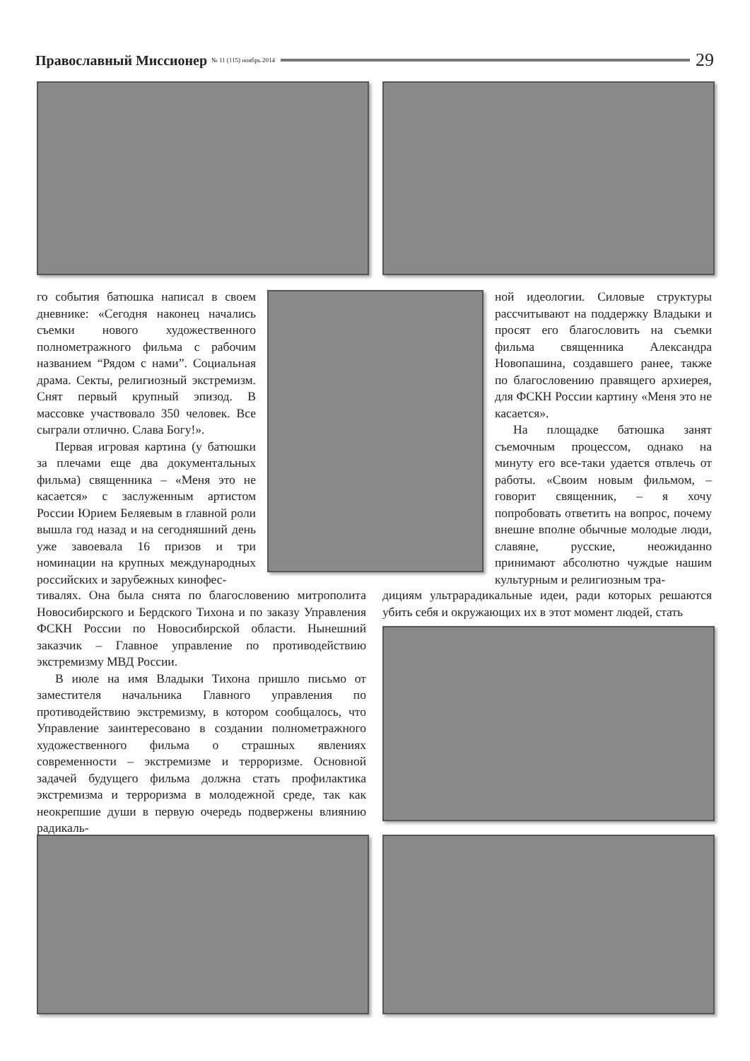Православный Миссионер № 11 (115) ноябрь 2014
29
го события батюшка написал в своем дневнике: «Сегодня наконец начались съемки нового художественного полнометражного фильма с рабочим названием “Рядом с нами”. Социальная драма. Секты, религиозный экстремизм. Снят первый крупный эпизод. В массовке участвовало 350 человек. Все сыграли отлично. Слава Богу!».
Первая игровая картина (у батюшки за плечами еще два документальных фильма) священника – «Меня это не касается» с заслуженным артистом России Юрием Беляевым в главной роли вышла год назад и на сегодняшний день уже завоевала 16 призов и три номинации на крупных международных российских и зарубежных кинофес-
тивалях. Она была снята по благословению митрополита Новосибирского и Бердского Тихона и по заказу Управления ФСКН России по Новосибирской области. Нынешний заказчик – Главное управление по противодействию экстремизму МВД России.
В июле на имя Владыки Тихона пришло письмо от заместителя начальника Главного управления по противодействию экстремизму, в котором сообщалось, что Управление заинтересовано в создании полнометражного художественного фильма о страшных явлениях современности – экстремизме и терроризме. Основной задачей будущего фильма должна стать профилактика экстремизма и терроризма в молодежной среде, так как неокрепшие души в первую очередь подвержены влиянию радикаль-
ной идеологии. Силовые структуры рассчитывают на поддержку Владыки и просят его благословить на съемки фильма священника Александра Новопашина, создавшего ранее, также по благословению правящего архиерея, для ФСКН России картину «Меня это не касается».
На площадке батюшка занят съемочным процессом, однако на минуту его все-таки удается отвлечь от работы. «Своим новым фильмом, – говорит священник, – я хочу попробовать ответить на вопрос, почему внешне вполне обычные молодые люди, славяне, русские, неожиданно принимают абсолютно чуждые нашим культурным и религиозным тра-
дициям ультрарадикальные идеи, ради которых решаются убить себя и окружающих их в этот момент людей, стать